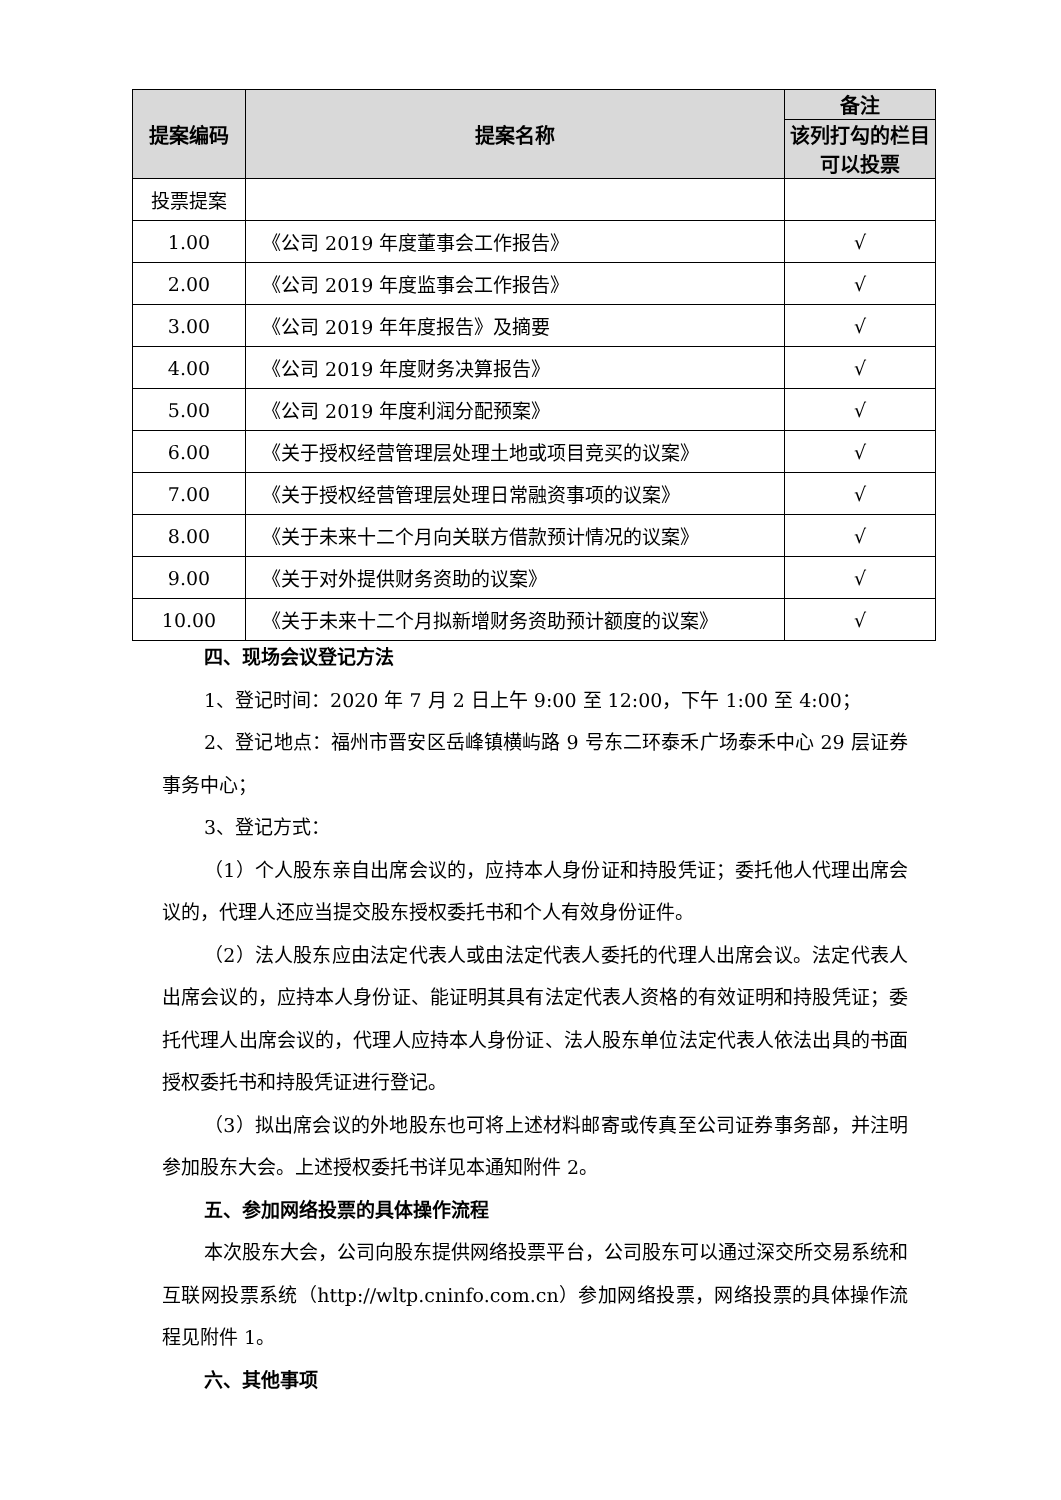| 提案编码 | 提案名称 | 备注 |
| --- | --- | --- |
| | | 该列打勾的栏目可以投票 |
| 投票提案 | | |
| 1.00 | 《公司 2019 年度董事会工作报告》 | √ |
| 2.00 | 《公司 2019 年度监事会工作报告》 | √ |
| 3.00 | 《公司 2019 年年度报告》及摘要 | √ |
| 4.00 | 《公司 2019 年度财务决算报告》 | √ |
| 5.00 | 《公司 2019 年度利润分配预案》 | √ |
| 6.00 | 《关于授权经营管理层处理土地或项目竞买的议案》 | √ |
| 7.00 | 《关于授权经营管理层处理日常融资事项的议案》 | √ |
| 8.00 | 《关于未来十二个月向关联方借款预计情况的议案》 | √ |
| 9.00 | 《关于对外提供财务资助的议案》 | √ |
| 10.00 | 《关于未来十二个月拟新增财务资助预计额度的议案》 | √ |
四、现场会议登记方法
1、登记时间：2020 年 7 月 2 日上午 9:00 至 12:00，下午 1:00 至 4:00；
2、登记地点：福州市晋安区岳峰镇横屿路 9 号东二环泰禾广场泰禾中心 29 层证券事务中心；
3、登记方式：
（1）个人股东亲自出席会议的，应持本人身份证和持股凭证；委托他人代理出席会议的，代理人还应当提交股东授权委托书和个人有效身份证件。
（2）法人股东应由法定代表人或由法定代表人委托的代理人出席会议。法定代表人出席会议的，应持本人身份证、能证明其具有法定代表人资格的有效证明和持股凭证；委托代理人出席会议的，代理人应持本人身份证、法人股东单位法定代表人依法出具的书面授权委托书和持股凭证进行登记。
（3）拟出席会议的外地股东也可将上述材料邮寄或传真至公司证券事务部，并注明参加股东大会。上述授权委托书详见本通知附件 2。
五、参加网络投票的具体操作流程
本次股东大会，公司向股东提供网络投票平台，公司股东可以通过深交所交易系统和互联网投票系统（http://wltp.cninfo.com.cn）参加网络投票，网络投票的具体操作流程见附件 1。
六、其他事项